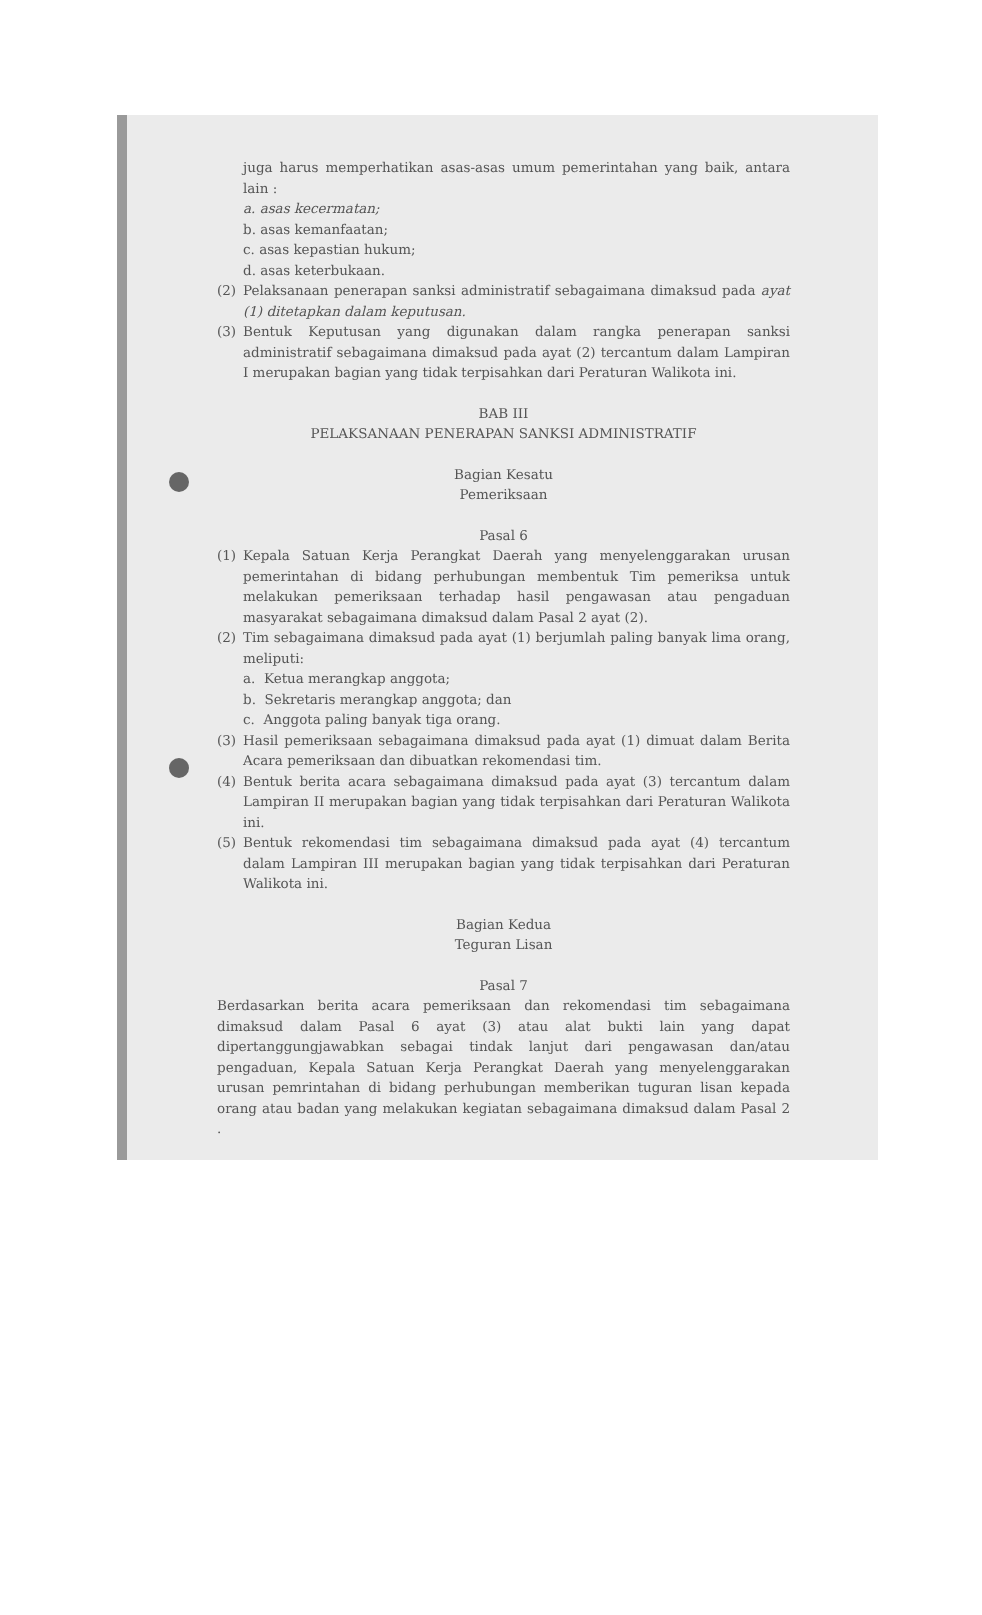juga harus memperhatikan asas-asas umum pemerintahan yang baik, antara lain :
a. asas kecermatan;
b. asas kemanfaatan;
c. asas kepastian hukum;
d. asas keterbukaan.
(2) Pelaksanaan penerapan sanksi administratif sebagaimana dimaksud pada ayat (1) ditetapkan dalam keputusan.
(3) Bentuk Keputusan yang digunakan dalam rangka penerapan sanksi administratif sebagaimana dimaksud pada ayat (2) tercantum dalam Lampiran I merupakan bagian yang tidak terpisahkan dari Peraturan Walikota ini.
BAB III
PELAKSANAAN PENERAPAN SANKSI ADMINISTRATIF
Bagian Kesatu
Pemeriksaan
Pasal 6
(1) Kepala Satuan Kerja Perangkat Daerah yang menyelenggarakan urusan pemerintahan di bidang perhubungan membentuk Tim pemeriksa untuk melakukan pemeriksaan terhadap hasil pengawasan atau pengaduan masyarakat sebagaimana dimaksud dalam Pasal 2 ayat (2).
(2) Tim sebagaimana dimaksud pada ayat (1) berjumlah paling banyak lima orang, meliputi:
a. Ketua merangkap anggota;
b. Sekretaris merangkap anggota; dan
c. Anggota paling banyak tiga orang.
(3) Hasil pemeriksaan sebagaimana dimaksud pada ayat (1) dimuat dalam Berita Acara pemeriksaan dan dibuatkan rekomendasi tim.
(4) Bentuk berita acara sebagaimana dimaksud pada ayat (3) tercantum dalam Lampiran II merupakan bagian yang tidak terpisahkan dari Peraturan Walikota ini.
(5) Bentuk rekomendasi tim sebagaimana dimaksud pada ayat (4) tercantum dalam Lampiran III merupakan bagian yang tidak terpisahkan dari Peraturan Walikota ini.
Bagian Kedua
Teguran Lisan
Pasal 7
Berdasarkan berita acara pemeriksaan dan rekomendasi tim sebagaimana dimaksud dalam Pasal 6 ayat (3) atau alat bukti lain yang dapat dipertanggungjawabkan sebagai tindak lanjut dari pengawasan dan/atau pengaduan, Kepala Satuan Kerja Perangkat Daerah yang menyelenggarakan urusan pemrintahan di bidang perhubungan memberikan tuguran lisan kepada orang atau badan yang melakukan kegiatan sebagaimana dimaksud dalam Pasal 2 .